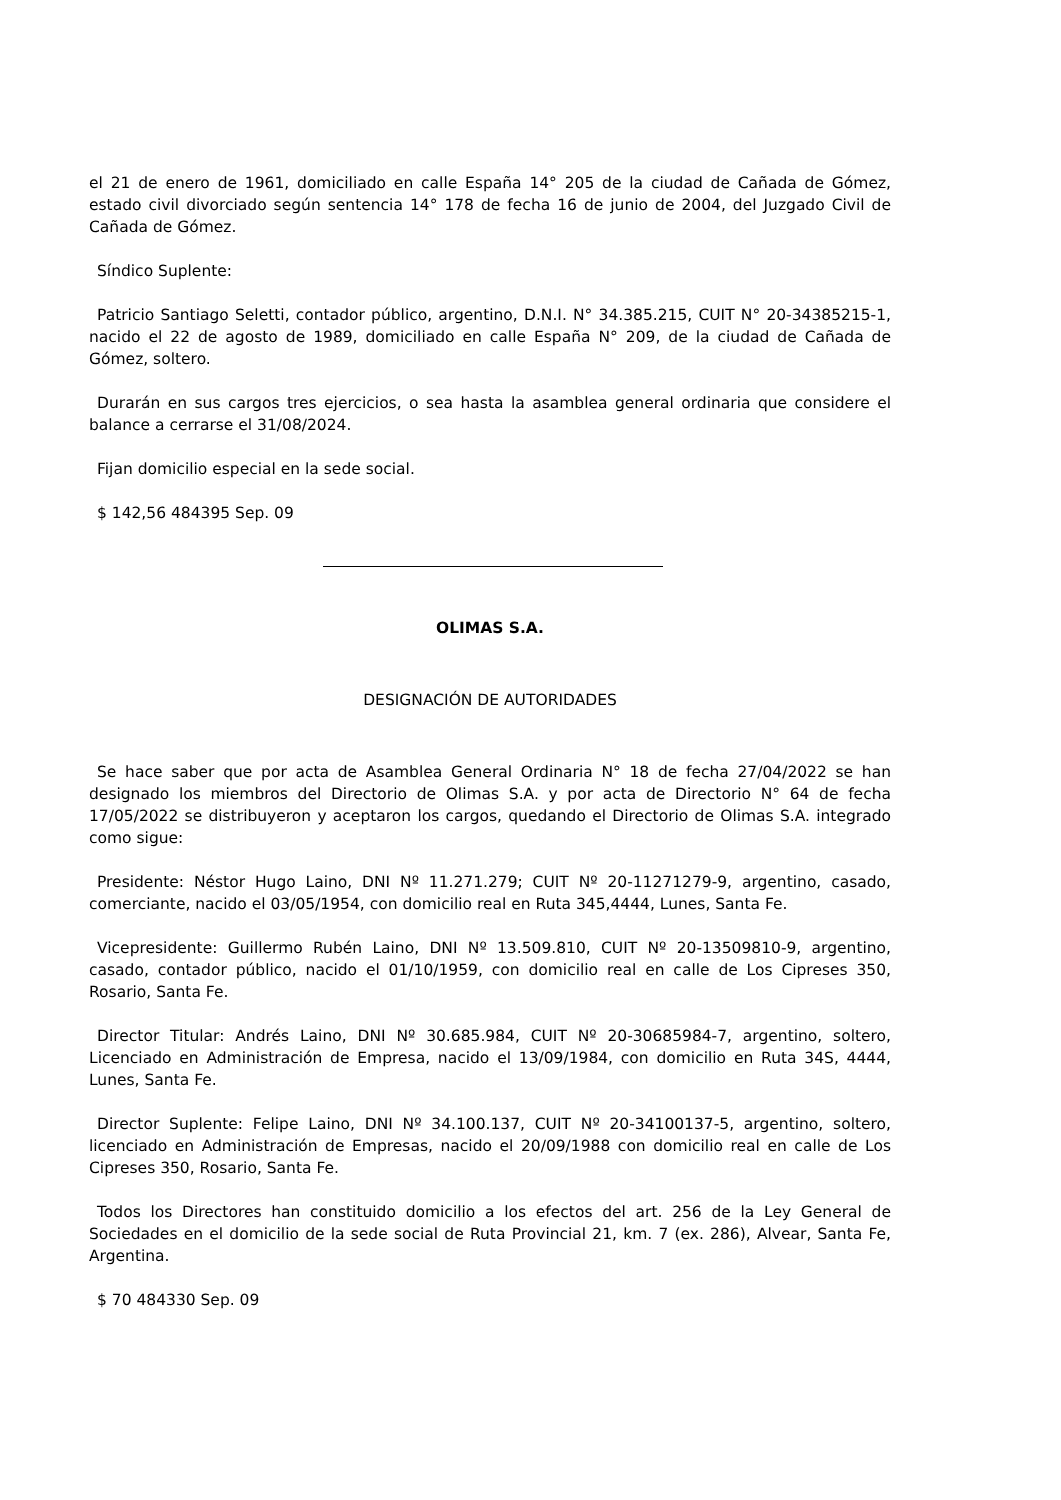el 21 de enero de 1961, domiciliado en calle España 14° 205 de la ciudad de Cañada de Gómez, estado civil divorciado según sentencia 14° 178 de fecha 16 de junio de 2004, del Juzgado Civil de Cañada de Gómez.
Síndico Suplente:
Patricio Santiago Seletti, contador público, argentino, D.N.I. N° 34.385.215, CUIT N° 20-34385215-1, nacido el 22 de agosto de 1989, domiciliado en calle España N° 209, de la ciudad de Cañada de Gómez, soltero.
Durarán en sus cargos tres ejercicios, o sea hasta la asamblea general ordinaria que considere el balance a cerrarse el 31/08/2024.
Fijan domicilio especial en la sede social.
$ 142,56 484395 Sep. 09
OLIMAS S.A.
DESIGNACIÓN DE AUTORIDADES
Se hace saber que por acta de Asamblea General Ordinaria N° 18 de fecha 27/04/2022 se han designado los miembros del Directorio de Olimas S.A. y por acta de Directorio N° 64 de fecha 17/05/2022 se distribuyeron y aceptaron los cargos, quedando el Directorio de Olimas S.A. integrado como sigue:
Presidente: Néstor Hugo Laino, DNI Nº 11.271.279; CUIT Nº 20-11271279-9, argentino, casado, comerciante, nacido el 03/05/1954, con domicilio real en Ruta 345,4444, Lunes, Santa Fe.
Vicepresidente: Guillermo Rubén Laino, DNI Nº 13.509.810, CUIT Nº 20-13509810-9, argentino, casado, contador público, nacido el 01/10/1959, con domicilio real en calle de Los Cipreses 350, Rosario, Santa Fe.
Director Titular: Andrés Laino, DNI Nº 30.685.984, CUIT Nº 20-30685984-7, argentino, soltero, Licenciado en Administración de Empresa, nacido el 13/09/1984, con domicilio en Ruta 34S, 4444, Lunes, Santa Fe.
Director Suplente: Felipe Laino, DNI Nº 34.100.137, CUIT Nº 20-34100137-5, argentino, soltero, licenciado en Administración de Empresas, nacido el 20/09/1988 con domicilio real en calle de Los Cipreses 350, Rosario, Santa Fe.
Todos los Directores han constituido domicilio a los efectos del art. 256 de la Ley General de Sociedades en el domicilio de la sede social de Ruta Provincial 21, km. 7 (ex. 286), Alvear, Santa Fe, Argentina.
$ 70 484330 Sep. 09